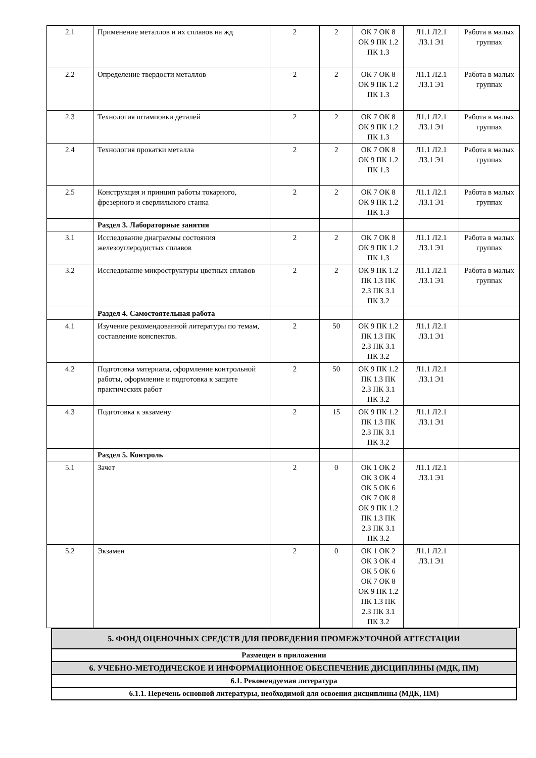| 2.1 | Применение металлов и их сплавов на жд | 2 | 2 | ОК 7 ОК 8 ОК 9 ПК 1.2 ПК 1.3 | Л1.1 Л2.1 Л3.1 Э1 | Работа в малых группах |
| 2.2 | Определение твердости металлов | 2 | 2 | ОК 7 ОК 8 ОК 9 ПК 1.2 ПК 1.3 | Л1.1 Л2.1 Л3.1 Э1 | Работа в малых группах |
| 2.3 | Технология штамповки деталей | 2 | 2 | ОК 7 ОК 8 ОК 9 ПК 1.2 ПК 1.3 | Л1.1 Л2.1 Л3.1 Э1 | Работа в малых группах |
| 2.4 | Технология прокатки металла | 2 | 2 | ОК 7 ОК 8 ОК 9 ПК 1.2 ПК 1.3 | Л1.1 Л2.1 Л3.1 Э1 | Работа в малых группах |
| 2.5 | Конструкция и принцип работы токарного, фрезерного и сверлильного станка | 2 | 2 | ОК 7 ОК 8 ОК 9 ПК 1.2 ПК 1.3 | Л1.1 Л2.1 Л3.1 Э1 | Работа в малых группах |
| | Раздел 3. Лабораторные занятия | | | | | |
| 3.1 | Исследование диаграммы состояния железоуглеродистых сплавов | 2 | 2 | ОК 7 ОК 8 ОК 9 ПК 1.2 ПК 1.3 | Л1.1 Л2.1 Л3.1 Э1 | Работа в малых группах |
| 3.2 | Исследование микроструктуры цветных сплавов | 2 | 2 | ОК 9 ПК 1.2 ПК 1.3 ПК 2.3 ПК 3.1 ПК 3.2 | Л1.1 Л2.1 Л3.1 Э1 | Работа в малых группах |
| | Раздел 4. Самостоятельная работа | | | | | |
| 4.1 | Изучение рекомендованной литературы по темам, составление конспектов. | 2 | 50 | ОК 9 ПК 1.2 ПК 1.3 ПК 2.3 ПК 3.1 ПК 3.2 | Л1.1 Л2.1 Л3.1 Э1 | |
| 4.2 | Подготовка материала, оформление контрольной работы, оформление и подготовка к защите практических работ | 2 | 50 | ОК 9 ПК 1.2 ПК 1.3 ПК 2.3 ПК 3.1 ПК 3.2 | Л1.1 Л2.1 Л3.1 Э1 | |
| 4.3 | Подготовка к экзамену | 2 | 15 | ОК 9 ПК 1.2 ПК 1.3 ПК 2.3 ПК 3.1 ПК 3.2 | Л1.1 Л2.1 Л3.1 Э1 | |
| | Раздел 5. Контроль | | | | | |
| 5.1 | Зачет | 2 | 0 | ОК 1 ОК 2 ОК 3 ОК 4 ОК 5 ОК 6 ОК 7 ОК 8 ОК 9 ПК 1.2 ПК 1.3 ПК 2.3 ПК 3.1 ПК 3.2 | Л1.1 Л2.1 Л3.1 Э1 | |
| 5.2 | Экзамен | 2 | 0 | ОК 1 ОК 2 ОК 3 ОК 4 ОК 5 ОК 6 ОК 7 ОК 8 ОК 9 ПК 1.2 ПК 1.3 ПК 2.3 ПК 3.1 ПК 3.2 | Л1.1 Л2.1 Л3.1 Э1 | |
| 5. ФОНД ОЦЕНОЧНЫХ СРЕДСТВ ДЛЯ ПРОВЕДЕНИЯ ПРОМЕЖУТОЧНОЙ АТТЕСТАЦИИ |
| Размещен в приложении |
| 6. УЧЕБНО-МЕТОДИЧЕСКОЕ И ИНФОРМАЦИОННОЕ ОБЕСПЕЧЕНИЕ ДИСЦИПЛИНЫ (МДК, ПМ) |
| 6.1. Рекомендуемая литература |
| 6.1.1. Перечень основной литературы, необходимой для освоения дисциплины (МДК, ПМ) |